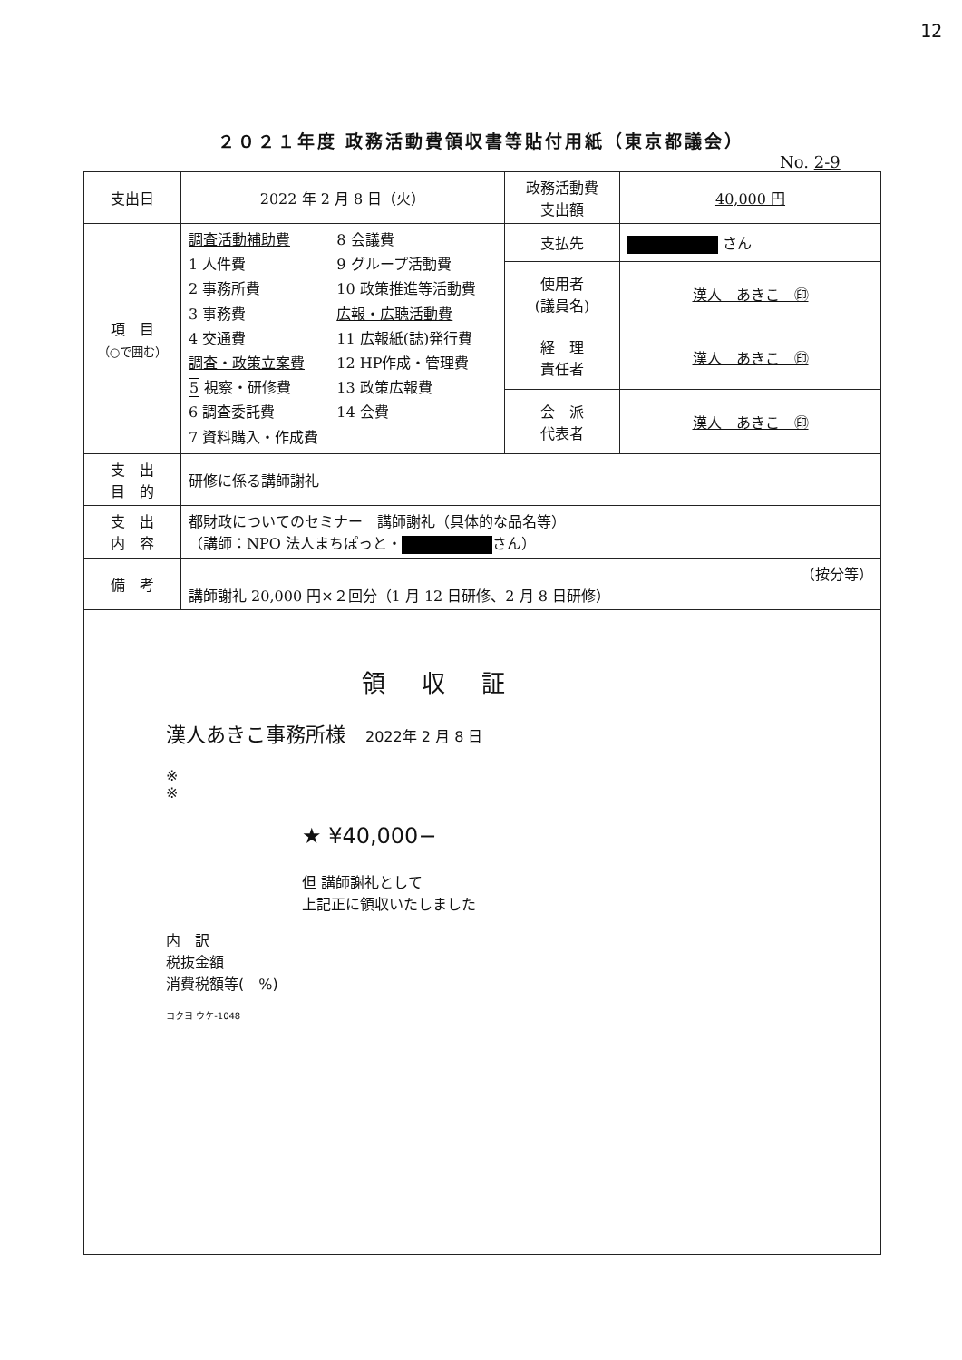12
２０２１年度 政務活動費領収書等貼付用紙（東京都議会）
No. 2-9
| 支出日 | 2022 年 2 月 8 日（火） | 政務活動費 支出額 | 40,000 円 |
| 項 目 （○で囲む） | 調査活動補助費 1 人件費 2 事務所費 3 事務費 4 交通費 調査・政策立案費 5 視察・研修費 6 調査委託費 7 資料購入・作成費 8 会議費 9 グループ活動費 10 政策推進等活動費 広報・広聴活動費 11 広報紙(誌)発行費 12 HP作成・管理費 13 政策広報費 14 会費 | 支払先 | さん |
| | | 使用者 (議員名) | 漢人 あきこ ㊞ |
| | | 経 理 責任者 | 漢人 あきこ ㊞ |
| | | 会 派 代表者 | 漢人 あきこ ㊞ |
| 支 出 目 的 | 研修に係る講師謝礼 | | |
| 支 出 内 容 | 都財政についてのセミナー 講師謝礼（具体的な品名等） （講師：NPO 法人まちぽっと・ さん） | | |
| 備 考 | （按分等） 講師謝礼 20,000 円×２回分（1 月 12 日研修、2 月 8 日研修） | | |
領収証
漢人あきこ事務所様　2022年 2 月 8 日
※
※
★ ¥40,000−
但 講師謝礼として
上記正に領収いたしました
内　訳
税抜金額
消費税額等(　%)
コクヨ ウケ-1048